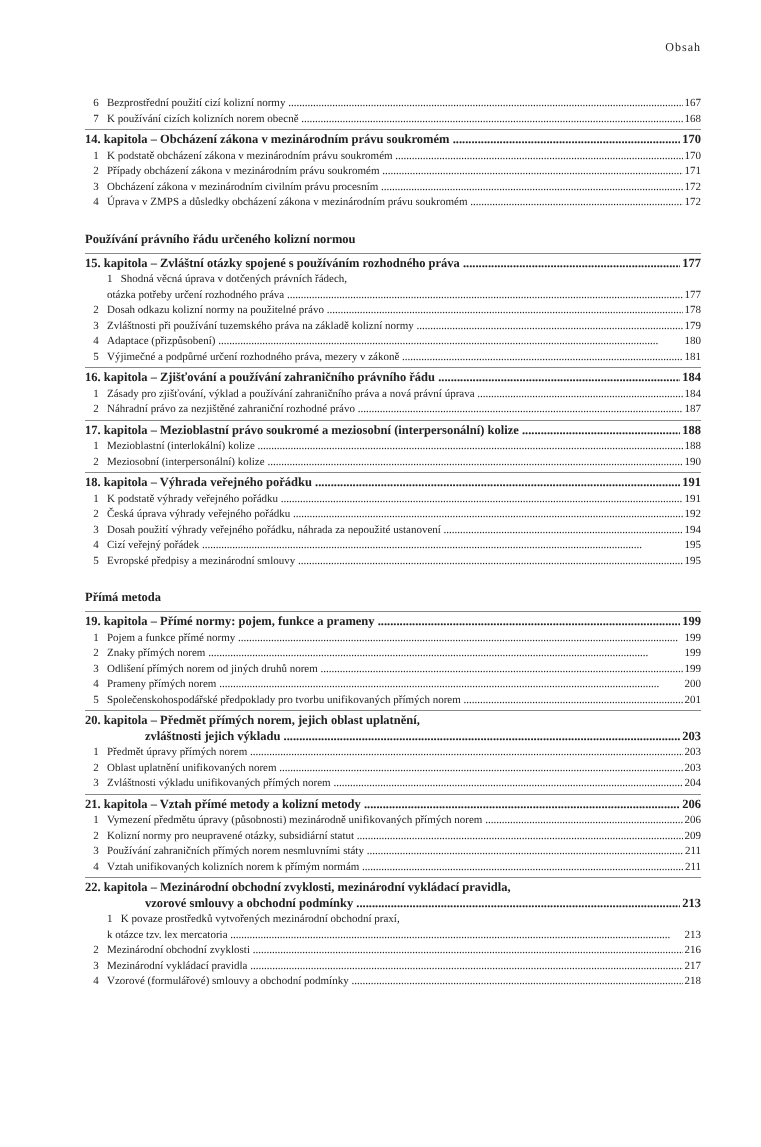Obsah
6 Bezprostřední použití cizí kolizní normy 167
7 K používání cizích kolizních norem obecně 168
14. kapitola – Obcházení zákona v mezinárodním právu soukromém 170
1 K podstatě obcházení zákona v mezinárodním právu soukromém 170
2 Případy obcházení zákona v mezinárodním právu soukromém 171
3 Obcházení zákona v mezinárodním civilním právu procesním 172
4 Úprava v ZMPS a důsledky obcházení zákona v mezinárodním právu soukromém 172
Používání právního řádu určeného kolizní normou
15. kapitola – Zvláštní otázky spojené s používáním rozhodného práva 177
1 Shodná věcná úprava v dotčených právních řádech,
otázka potřeby určení rozhodného práva 177
2 Dosah odkazu kolizní normy na použitelné právo 178
3 Zvláštnosti při používání tuzemského práva na základě kolizní normy 179
4 Adaptace (přizpůsobení) 180
5 Výjimečné a podpůrné určení rozhodného práva, mezery v zákoně 181
16. kapitola – Zjišťování a používání zahraničního právního řádu 184
1 Zásady pro zjišťování, výklad a používání zahraničního práva a nová právní úprava 184
2 Náhradní právo za nezjištěné zahraniční rozhodné právo 187
17. kapitola – Mezioblastní právo soukromé a meziosobní (interpersonální) kolize 188
1 Mezioblastní (interlokální) kolize 188
2 Meziosobní (interpersonální) kolize 190
18. kapitola – Výhrada veřejného pořádku 191
1 K podstatě výhrady veřejného pořádku 191
2 Česká úprava výhrady veřejného pořádku 192
3 Dosah použití výhrady veřejného pořádku, náhrada za nepoužité ustanovení 194
4 Cizí veřejný pořádek 195
5 Evropské předpisy a mezinárodní smlouvy 195
Přímá metoda
19. kapitola – Přímé normy: pojem, funkce a prameny 199
1 Pojem a funkce přímé normy 199
2 Znaky přímých norem 199
3 Odlišení přímých norem od jiných druhů norem 199
4 Prameny přímých norem 200
5 Společenskohospodářské předpoklady pro tvorbu unifikovaných přímých norem 201
20. kapitola – Předmět přímých norem, jejich oblast uplatnění,
zvláštnosti jejich výkladu 203
1 Předmět úpravy přímých norem 203
2 Oblast uplatnění unifikovaných norem 203
3 Zvláštnosti výkladu unifikovaných přímých norem 204
21. kapitola – Vztah přímé metody a kolizní metody 206
1 Vymezení předmětu úpravy (působnosti) mezinárodně unifikovaných přímých norem 206
2 Kolizní normy pro neupravené otázky, subsidiární statut 209
3 Používání zahraničních přímých norem nesmluvními státy 211
4 Vztah unifikovaných kolizních norem k přímým normám 211
22. kapitola – Mezinárodní obchodní zvyklosti, mezinárodní vykládací pravidla,
vzorové smlouvy a obchodní podmínky 213
1 K povaze prostředků vytvořených mezinárodní obchodní praxí,
k otázce tzv. lex mercatoria 213
2 Mezinárodní obchodní zvyklosti 216
3 Mezinárodní vykládací pravidla 217
4 Vzorové (formulářové) smlouvy a obchodní podmínky 218